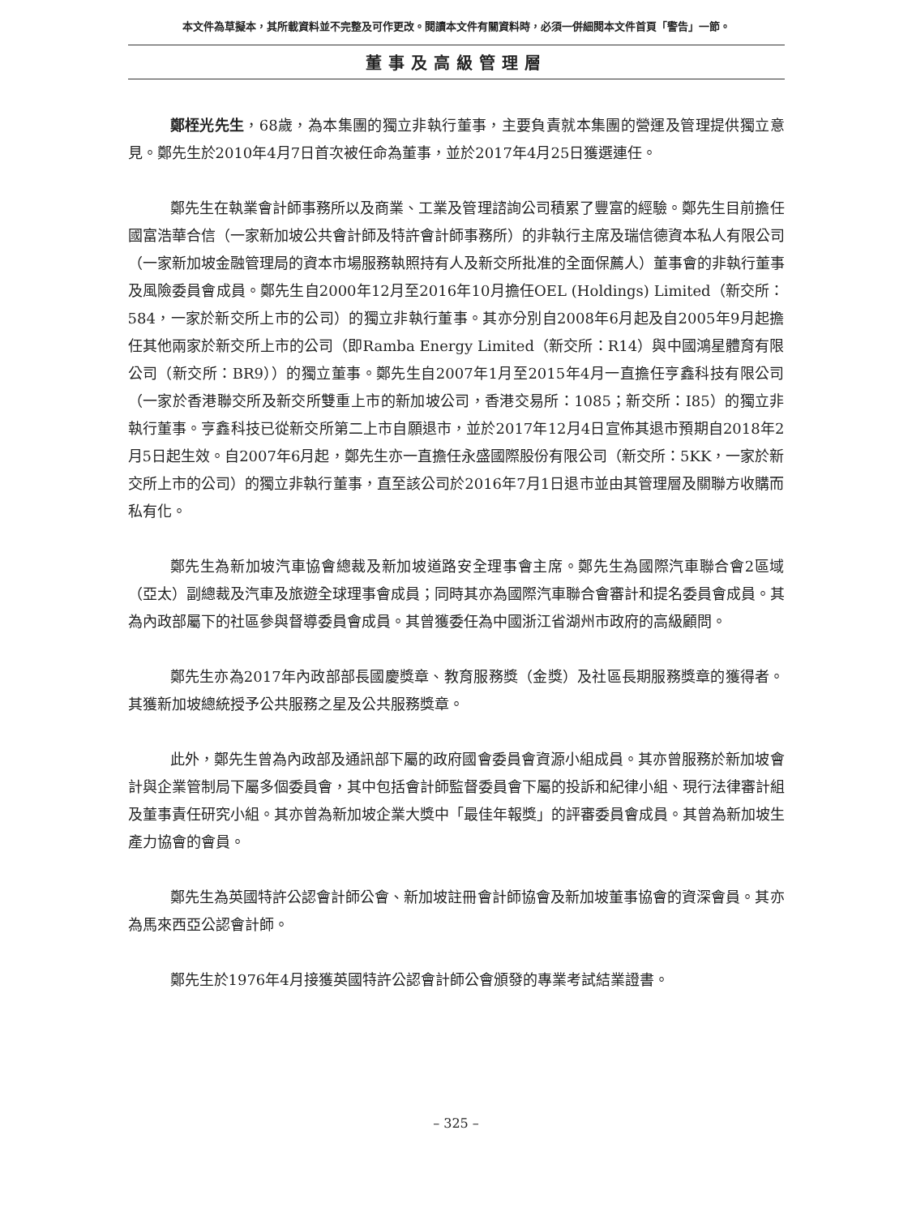本文件為草擬本，其所載資料並不完整及可作更改。閱讀本文件有關資料時，必須一併細閱本文件首頁「警告」一節。
董事及高級管理層
鄭桎光先生，68歲，為本集團的獨立非執行董事，主要負責就本集團的營運及管理提供獨立意見。鄭先生於2010年4月7日首次被任命為董事，並於2017年4月25日獲選連任。
鄭先生在執業會計師事務所以及商業、工業及管理諮詢公司積累了豐富的經驗。鄭先生目前擔任國富浩華合信（一家新加坡公共會計師及特許會計師事務所）的非執行主席及瑞信德資本私人有限公司（一家新加坡金融管理局的資本市場服務執照持有人及新交所批准的全面保薦人）董事會的非執行董事及風險委員會成員。鄭先生自2000年12月至2016年10月擔任OEL (Holdings) Limited（新交所：584，一家於新交所上市的公司）的獨立非執行董事。其亦分別自2008年6月起及自2005年9月起擔任其他兩家於新交所上市的公司（即Ramba Energy Limited（新交所：R14）與中國鴻星體育有限公司（新交所：BR9））的獨立董事。鄭先生自2007年1月至2015年4月一直擔任亨鑫科技有限公司（一家於香港聯交所及新交所雙重上市的新加坡公司，香港交易所：1085；新交所：I85）的獨立非執行董事。亨鑫科技已從新交所第二上市自願退市，並於2017年12月4日宣佈其退市預期自2018年2月5日起生效。自2007年6月起，鄭先生亦一直擔任永盛國際股份有限公司（新交所：5KK，一家於新交所上市的公司）的獨立非執行董事，直至該公司於2016年7月1日退市並由其管理層及關聯方收購而私有化。
鄭先生為新加坡汽車協會總裁及新加坡道路安全理事會主席。鄭先生為國際汽車聯合會2區域（亞太）副總裁及汽車及旅遊全球理事會成員；同時其亦為國際汽車聯合會審計和提名委員會成員。其為內政部屬下的社區參與督導委員會成員。其曾獲委任為中國浙江省湖州市政府的高級顧問。
鄭先生亦為2017年內政部部長國慶獎章、教育服務獎（金獎）及社區長期服務獎章的獲得者。其獲新加坡總統授予公共服務之星及公共服務獎章。
此外，鄭先生曾為內政部及通訊部下屬的政府國會委員會資源小組成員。其亦曾服務於新加坡會計與企業管制局下屬多個委員會，其中包括會計師監督委員會下屬的投訴和紀律小組、現行法律審計組及董事責任研究小組。其亦曾為新加坡企業大獎中「最佳年報獎」的評審委員會成員。其曾為新加坡生產力協會的會員。
鄭先生為英國特許公認會計師公會、新加坡註冊會計師協會及新加坡董事協會的資深會員。其亦為馬來西亞公認會計師。
鄭先生於1976年4月接獲英國特許公認會計師公會頒發的專業考試結業證書。
– 325 –